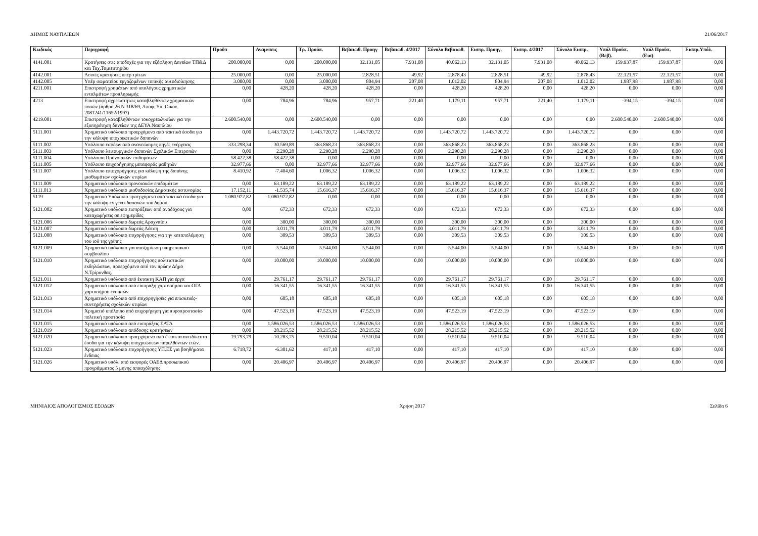ΔΗΜΟΣ ΝΑΥΠΛΙΕΩΝ 21/06/2017
| Κωδικός | Περιγραφή | Προϋπ | Αναμ/σεις | Τρ. Προϋπ. | Βεβαιωθ. Προηγ | Βεβαιωθ. 4/2017 | Σύνολο Βεβαιωθ. | Εισπρ. Προηγ. | Εισπρ. 4/2017 | Σύνολο Εισπρ. | Υπόλ Προϋπ.(Βεβ). | Υπόλ Προϋπ.(Εισ) | Εισπρ.Υπόλ. |
| --- | --- | --- | --- | --- | --- | --- | --- | --- | --- | --- | --- | --- | --- |
| 4141.001 | Κρατήσεις στις αποδοχές για την εξόφληση Δανείων ΤΠ&Δ και Ταχ.Ταμιευτηρίου | 200.000,00 | 0,00 | 200.000,00 | 32.131,05 | 7.931,08 | 40.062,13 | 32.131,05 | 7.931,08 | 40.062,13 | 159.937,87 | 159.937,87 | 0,00 |
| 4142.001 | Λοιπές κρατήσεις υπέρ τρίτων | 25.000,00 | 0,00 | 25.000,00 | 2.828,51 | 49,92 | 2.878,43 | 2.828,51 | 49,92 | 2.878,43 | 22.121,57 | 22.121,57 | 0,00 |
| 4142.005 | Υπέρ σωματείου εργαζομένων τοπικής αυτοδιοίκησης | 3.000,00 | 0,00 | 3.000,00 | 804,94 | 207,08 | 1.012,02 | 804,94 | 207,08 | 1.012,02 | 1.987,98 | 1.987,98 | 0,00 |
| 4211.001 | Επιστροφή χρημάτων από υπολόγους χρηματικών ενταλμάτων προπληρωμής | 0,00 | 428,20 | 428,20 | 428,20 | 0,00 | 428,20 | 428,20 | 0,00 | 428,20 | 0,00 | 0,00 | 0,00 |
| 4213 | Επιστροφή αχρεωστήτως καταβληθέντων χρηματικών ποσών (άρθρο 26 Ν 318/69, Αποφ. Υπ. Οικον. 2081241/11652/1997) | 0,00 | 784,96 | 784,96 | 957,71 | 221,40 | 1.179,11 | 957,71 | 221,40 | 1.179,11 | -394,15 | -394,15 | 0,00 |
| 4219.001 | Επιστροφή καταβληθέντων τοκοχρεωλυσίων για την εξυπηρέτηση δανείων της ΔΕΥΑ Ναυπλίου | 2.600.540,00 | 0,00 | 2.600.540,00 | 0,00 | 0,00 | 0,00 | 0,00 | 0,00 | 0,00 | 2.600.540,00 | 2.600.540,00 | 0,00 |
| 5111.001 | Χρηματικό υπόλοιπο προερχόμενο από τακτικά έσοδα για την κάλυψη υποχρεωτικών δαπανών | 0,00 | 1.443.720,72 | 1.443.720,72 | 1.443.720,72 | 0,00 | 1.443.720,72 | 1.443.720,72 | 0,00 | 1.443.720,72 | 0,00 | 0,00 | 0,00 |
| 5111.002 | Υπόλοιπο εσόδων από ανανεώσιμες πηγές ενέργειας | 333.298,34 | 30.569,89 | 363.868,23 | 363.868,23 | 0,00 | 363.868,23 | 363.868,23 | 0,00 | 363.868,23 | 0,00 | 0,00 | 0,00 |
| 5111.003 | Υπόλοιπο λειτουργικών δαπανών Σχολικών Επιτροπών | 0,00 | 2.290,28 | 2.290,28 | 2.290,28 | 0,00 | 2.290,28 | 2.290,28 | 0,00 | 2.290,28 | 0,00 | 0,00 | 0,00 |
| 5111.004 | Υπόλοιπο Προνοιακών επιδομάτων | 58.422,38 | -58.422,38 | 0,00 | 0,00 | 0,00 | 0,00 | 0,00 | 0,00 | 0,00 | 0,00 | 0,00 | 0,00 |
| 5111.005 | Υπόλοιπο επιχορήγησης μεταφοράς μαθητών | 32.977,66 | 0,00 | 32.977,66 | 32.977,66 | 0,00 | 32.977,66 | 32.977,66 | 0,00 | 32.977,66 | 0,00 | 0,00 | 0,00 |
| 5111.007 | Υπόλοιπο επισχορήγησης για κάλυψη της δαπάνης μισθωμάτων σχολικών κτιρίων | 8.410,92 | -7.404,60 | 1.006,32 | 1.006,32 | 0,00 | 1.006,32 | 1.006,32 | 0,00 | 1.006,32 | 0,00 | 0,00 | 0,00 |
| 5111.009 | Χρηματικό υπόλοιπο προνοιακών επιδομάτων | 0,00 | 63.189,22 | 63.189,22 | 63.189,22 | 0,00 | 63.189,22 | 63.189,22 | 0,00 | 63.189,22 | 0,00 | 0,00 | 0,00 |
| 5111.013 | Χρηματικό υπόλοιπο μισθοδοσίας Δημοτικής αστυνομίας | 17.152,11 | -1.535,74 | 15.616,37 | 15.616,37 | 0,00 | 15.616,37 | 15.616,37 | 0,00 | 15.616,37 | 0,00 | 0,00 | 0,00 |
| 5119 | Χρηματικό Υπόλοιπο προερχόμενο από τακτικά έσοδα για την κάλυψη εν γένει δαπανών του δήμου. | 1.080.972,82 | -1.080.972,82 | 0,00 | 0,00 | 0,00 | 0,00 | 0,00 | 0,00 | 0,00 | 0,00 | 0,00 | 0,00 |
| 5121.002 | Χρηματικό υπόλοιπο εισπράξεων από αναδόχους για καταχωρήσεις σε εφημερίδες | 0,00 | 672,33 | 672,33 | 672,33 | 0,00 | 672,33 | 672,33 | 0,00 | 672,33 | 0,00 | 0,00 | 0,00 |
| 5121.006 | Χρηματικό υπόλοιπο δωρεάς Αραχναίου | 0,00 | 300,00 | 300,00 | 300,00 | 0,00 | 300,00 | 300,00 | 0,00 | 300,00 | 0,00 | 0,00 | 0,00 |
| 5121.007 | Χρηματικό υπόλοιπο δωρεάς Λάτση | 0,00 | 3.011,79 | 3.011,79 | 3.011,79 | 0,00 | 3.011,79 | 3.011,79 | 0,00 | 3.011,79 | 0,00 | 0,00 | 0,00 |
| 5121.008 | Χρηματικό υπόλοιπο επιχορήγησης για την καταπολέμηση του ιού της γρίπης | 0,00 | 309,53 | 309,53 | 309,53 | 0,00 | 309,53 | 309,53 | 0,00 | 309,53 | 0,00 | 0,00 | 0,00 |
| 5121.009 | Χρηματικό υπόλοιπο για αποζημίωση υπηρεσιακού συμβουλίου | 0,00 | 5.544,00 | 5.544,00 | 5.544,00 | 0,00 | 5.544,00 | 5.544,00 | 0,00 | 5.544,00 | 0,00 | 0,00 | 0,00 |
| 5121.010 | Χρηματικό υπόλοιπο επιχορήγησης πολιτιστικών εκδηλώσεων, προερχόμενο από τον πρώην Δήμο Ν.Τρίρυνθας. | 0,00 | 10.000,00 | 10.000,00 | 10.000,00 | 0,00 | 10.000,00 | 10.000,00 | 0,00 | 10.000,00 | 0,00 | 0,00 | 0,00 |
| 5121.011 | Χρηματικό υπόλοιπο από έκτακτη ΚΑΠ για έργα | 0,00 | 29.761,17 | 29.761,17 | 29.761,17 | 0,00 | 29.761,17 | 29.761,17 | 0,00 | 29.761,17 | 0,00 | 0,00 | 0,00 |
| 5121.012 | Χρηματικό υπόλοιπο από είσπραξη χαρτοσήμου και ΟΓΑ χαρτοσήμου ενοικίων | 0,00 | 16.341,55 | 16.341,55 | 16.341,55 | 0,00 | 16.341,55 | 16.341,55 | 0,00 | 16.341,55 | 0,00 | 0,00 | 0,00 |
| 5121.013 | Χρηματικό υπόλοιπο από επιχορηγήσεις για επισκευές-συντηρήσεις σχολικών κτιρίων | 0,00 | 605,18 | 605,18 | 605,18 | 0,00 | 605,18 | 605,18 | 0,00 | 605,18 | 0,00 | 0,00 | 0,00 |
| 5121.014 | Χρηματιό υπόλοιπο από επιχορήγηση για πυροπροστασία-πολιτική προστασία | 0,00 | 47.523,19 | 47.523,19 | 47.523,19 | 0,00 | 47.523,19 | 47.523,19 | 0,00 | 47.523,19 | 0,00 | 0,00 | 0,00 |
| 5121.015 | Χρηματικό υπόλοιπο από εισπράξεις ΣΑΤΑ | 0,00 | 1.586.026,53 | 1.586.026,53 | 1.586.026,53 | 0,00 | 1.586.026,53 | 1.586.026,53 | 0,00 | 1.586.026,53 | 0,00 | 0,00 | 0,00 |
| 5121.019 | Χρηματικό υπόλοιπο απόδοσης κρατήσεων | 0,00 | 28.215,52 | 28.215,52 | 28.215,52 | 0,00 | 28.215,52 | 28.215,52 | 0,00 | 28.215,52 | 0,00 | 0,00 | 0,00 |
| 5121.020 | Χρηματικό υπόλοιπο προερχόμενο από έκτακτα ανειδίκευτα έσοδα για την κάλυψη υποχρεώσεων παρελθόντων ετών. | 19.793,79 | -10.283,75 | 9.510,04 | 9.510,04 | 0,00 | 9.510,04 | 9.510,04 | 0,00 | 9.510,04 | 0,00 | 0,00 | 0,00 |
| 5121.023 | Χρηματικό υπόλοιπο επιχορήγησης ΥΠ.ΕΣ για βοηθήματα ένδειας | 6.718,72 | -6.301,62 | 417,10 | 417,10 | 0,00 | 417,10 | 417,10 | 0,00 | 417,10 | 0,00 | 0,00 | 0,00 |
| 5121.026 | Χρηματικό υπόλ. από εισφορές ΟΑΕΔ προσωπικού προγράμματος 5 μηνης απασχόλησης | 0,00 | 20.406,97 | 20.406,97 | 20.406,97 | 0,00 | 20.406,97 | 20.406,97 | 0,00 | 20.406,97 | 0,00 | 0,00 | 0,00 |
ΜΗΝΙΑΙΟΣ ΑΠΟΛΟΓΙΣΜΟΣ ΕΣΟΔΩΝ Χρήση 2017 Σελίδα 6